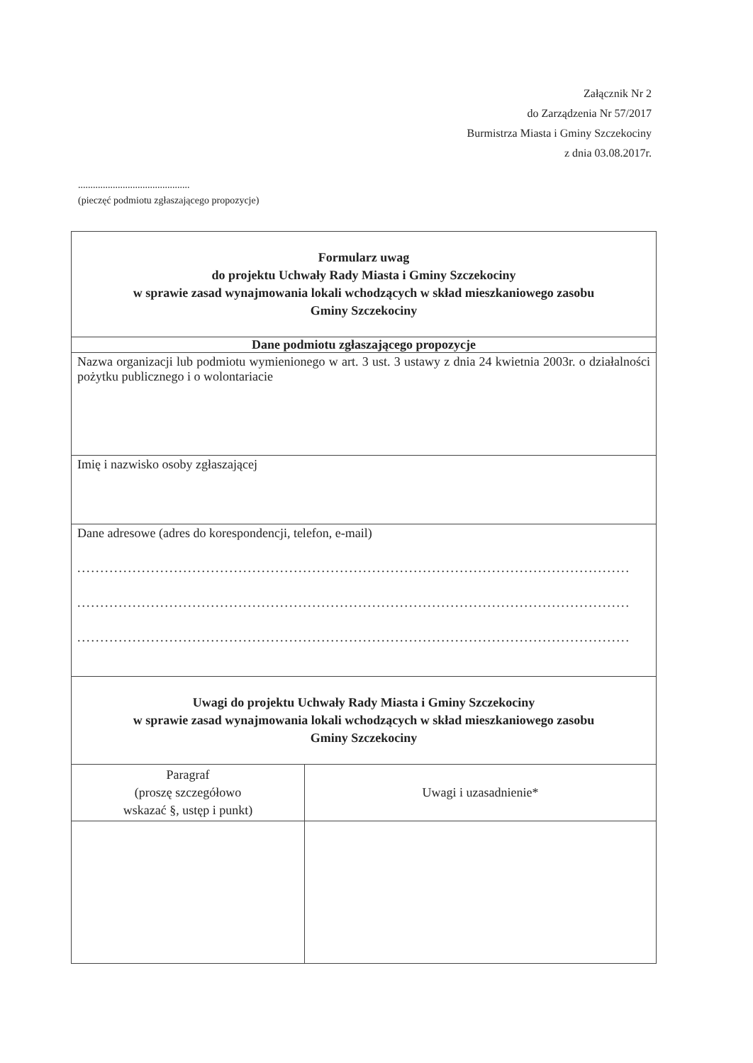Załącznik Nr 2
do Zarządzenia Nr 57/2017
Burmistrza Miasta i Gminy Szczekociny
z dnia 03.08.2017r.
.............................................
(pieczęć podmiotu zgłaszającego propozycje)
| Formularz uwag do projektu Uchwały Rady Miasta i Gminy Szczekociny w sprawie zasad wynajmowania lokali wchodzących w skład mieszkaniowego zasobu Gminy Szczekociny | |
| Dane podmiotu zgłaszającego propozycje | |
| Nazwa organizacji lub podmiotu wymienionego w art. 3 ust. 3 ustawy z dnia 24 kwietnia 2003r. o działalności pożytku publicznego i o wolontariacie | |
| Imię i nazwisko osoby zgłaszającej | |
| Dane adresowe (adres do korespondencji, telefon, e-mail) ........................................................................................................................ ........................................................................................................................ ........................................................................................................................ | |
| Uwagi do projektu Uchwały Rady Miasta i Gminy Szczekociny w sprawie zasad wynajmowania lokali wchodzących w skład mieszkaniowego zasobu Gminy Szczekociny | |
| Paragraf (proszę szczegółowo wskazać §, ustęp i punkt) | Uwagi i uzasadnienie* |